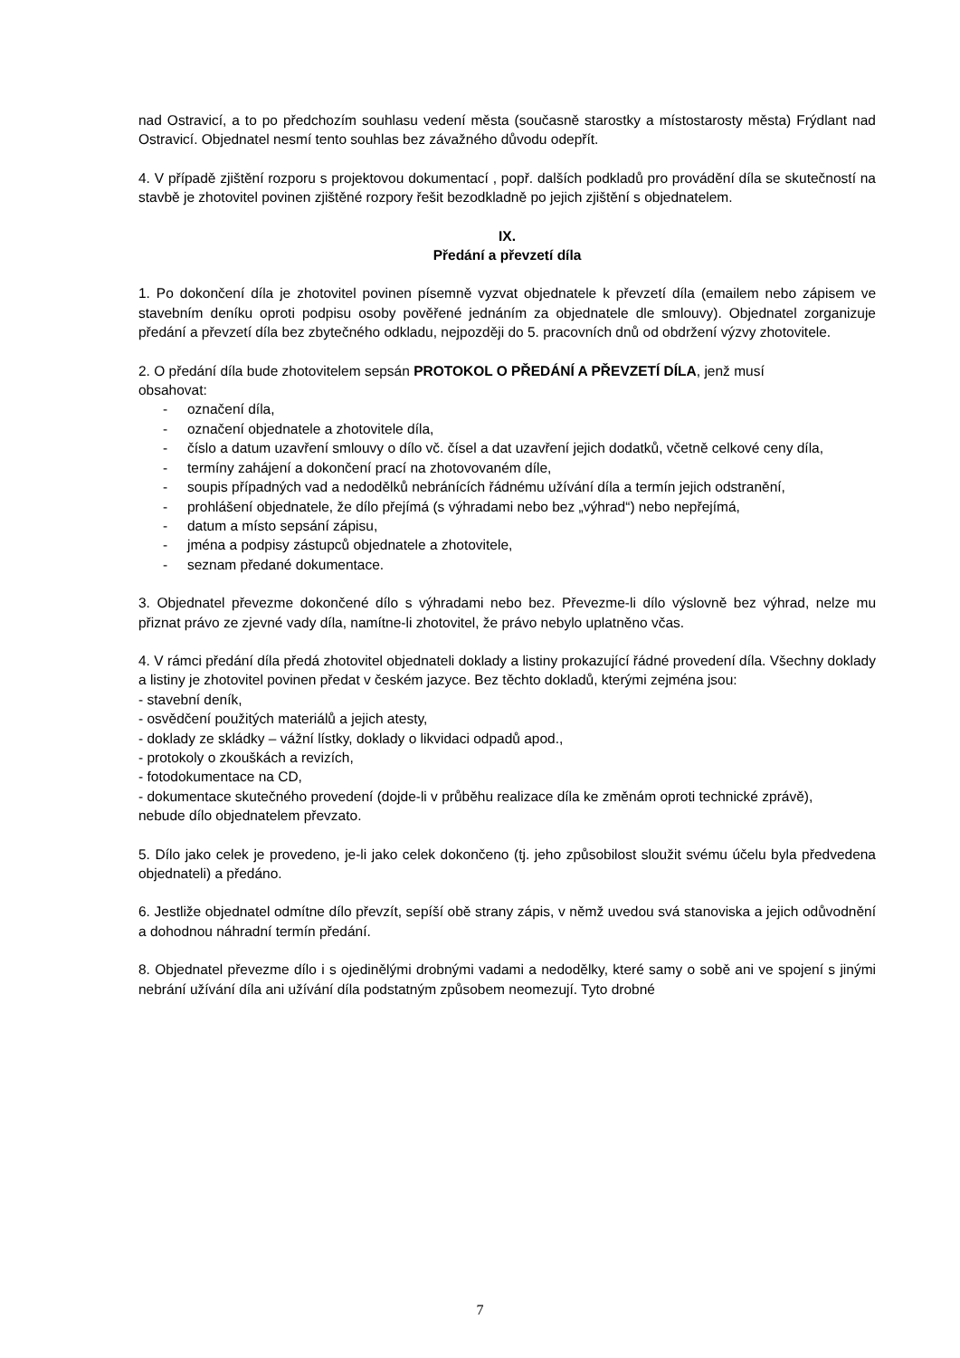nad Ostravicí, a to po předchozím souhlasu vedení města (současně starostky a místostarosty města) Frýdlant nad Ostravicí. Objednatel nesmí tento souhlas bez závažného důvodu odepřít.
4. V případě zjištění rozporu s projektovou dokumentací , popř. dalších podkladů pro provádění díla se skutečností na stavbě je zhotovitel povinen zjištěné rozpory řešit bezodkladně po jejich zjištění s objednatelem.
IX.
Předání a převzetí díla
1. Po dokončení díla je zhotovitel povinen písemně vyzvat objednatele k převzetí díla (emailem nebo zápisem ve stavebním deníku oproti podpisu osoby pověřené jednáním za objednatele dle smlouvy). Objednatel zorganizuje předání a převzetí díla bez zbytečného odkladu, nejpozději do 5. pracovních dnů od obdržení výzvy zhotovitele.
2. O předání díla bude zhotovitelem sepsán PROTOKOL O PŘEDÁNÍ A PŘEVZETÍ DÍLA, jenž musí
obsahovat:
- označení díla,
- označení objednatele a zhotovitele díla,
- číslo a datum uzavření smlouvy o dílo vč. čísel a dat uzavření jejich dodatků, včetně celkové ceny díla,
- termíny zahájení a dokončení prací na zhotovovaném díle,
- soupis případných vad a nedodělků nebránících řádnému užívání díla a termín jejich odstranění,
- prohlášení objednatele, že dílo přejímá (s výhradami nebo bez „výhrad“) nebo nepřejímá,
- datum a místo sepsání zápisu,
- jména a podpisy zástupců objednatele a zhotovitele,
- seznam předané dokumentace.
3. Objednatel převezme dokončené dílo s výhradami nebo bez. Převezme-li dílo výslovně bez výhrad, nelze mu přiznat právo ze zjevné vady díla, namítne-li zhotovitel, že právo nebylo uplatněno včas.
4. V rámci předání díla předá zhotovitel objednateli doklady a listiny prokazující řádné provedení díla. Všechny doklady a listiny je zhotovitel povinen předat v českém jazyce. Bez těchto dokladů, kterými zejména jsou:
- stavební deník,
- osvědčení použitých materiálů a jejich atesty,
- doklady ze skládky – vážní lístky, doklady o likvidaci odpadů apod.,
- protokoly o zkouškách a revizích,
- fotodokumentace na CD,
- dokumentace skutečného provedení (dojde-li v průběhu realizace díla ke změnám oproti technické zprávě),
nebude dílo objednatelem převzato.
5. Dílo jako celek je provedeno, je-li jako celek dokončeno (tj. jeho způsobilost sloužit svému účelu byla předvedena objednateli) a předáno.
6. Jestliže objednatel odmítne dílo převzít, sepíší obě strany zápis, v němž uvedou svá stanoviska a jejich odůvodnění a dohodnou náhradní termín předání.
8. Objednatel převezme dílo i s ojedinělými drobnými vadami a nedodělky, které samy o sobě ani ve spojení s jinými nebrání užívání díla ani užívání díla podstatným způsobem neomezují. Tyto drobné
7